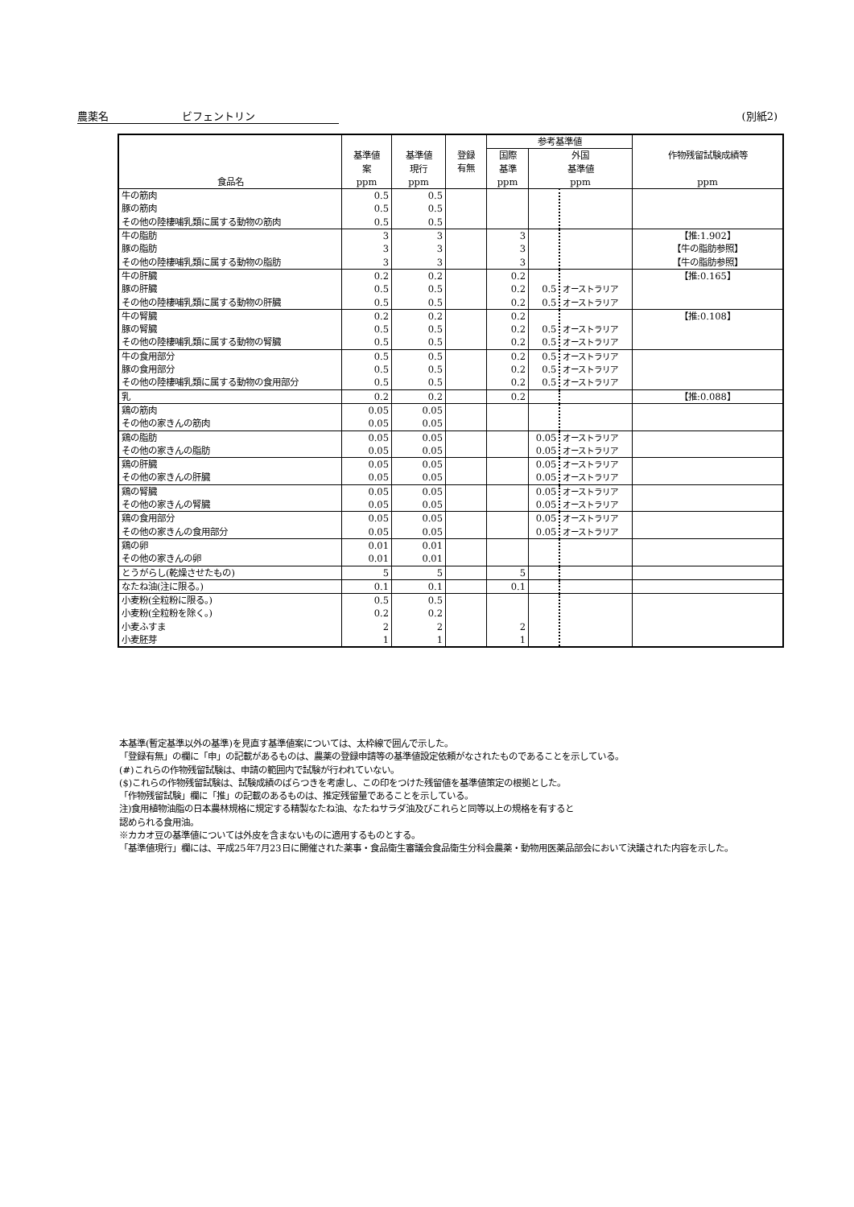農薬名　　　　　　　ビフェントリン (別紙2)
| 食品名 | 基準値 案 ppm | 基準値 現行 ppm | 登録 有無 | 参考基準値 | | | 作物残留試験成績等 ppm |
| --- | --- | --- | --- | --- | --- | --- | --- |
| | | | | 国際 基準 ppm | 外国 基準値 ppm | | |
| 牛の筋肉 豚の筋肉 その他の陸棲哺乳類に属する動物の筋肉 | 0.5 0.5 0.5 | 0.5 0.5 0.5 | | | | | |
| 牛の脂肪 豚の脂肪 その他の陸棲哺乳類に属する動物の脂肪 | 3 3 3 | 3 3 3 | | 3 3 3 | | | 【推:1.902】 【牛の脂肪参照】 【牛の脂肪参照】 |
| 牛の肝臓 豚の肝臓 その他の陸棲哺乳類に属する動物の肝臓 | 0.2 0.5 0.5 | 0.2 0.5 0.5 | | 0.2 0.2 0.2 | 0.5 0.5 | オーストラリア オーストラリア | 【推:0.165】 |
| 牛の腎臓 豚の腎臓 その他の陸棲哺乳類に属する動物の腎臓 | 0.2 0.5 0.5 | 0.2 0.5 0.5 | | 0.2 0.2 0.2 | 0.5 0.5 | オーストラリア オーストラリア | 【推:0.108】 |
| 牛の食用部分 豚の食用部分 その他の陸棲哺乳類に属する動物の食用部分 | 0.5 0.5 0.5 | 0.5 0.5 0.5 | | 0.2 0.2 0.2 | 0.5 0.5 0.5 | オーストラリア オーストラリア オーストラリア | |
| 乳 | 0.2 | 0.2 | | 0.2 | | | 【推:0.088】 |
| 鶏の筋肉 その他の家きんの筋肉 | 0.05 0.05 | 0.05 0.05 | | | | | |
| 鶏の脂肪 その他の家きんの脂肪 | 0.05 0.05 | 0.05 0.05 | | | 0.05 0.05 | オーストラリア オーストラリア | |
| 鶏の肝臓 その他の家きんの肝臓 | 0.05 0.05 | 0.05 0.05 | | | 0.05 0.05 | オーストラリア オーストラリア | |
| 鶏の腎臓 その他の家きんの腎臓 | 0.05 0.05 | 0.05 0.05 | | | 0.05 0.05 | オーストラリア オーストラリア | |
| 鶏の食用部分 その他の家きんの食用部分 | 0.05 0.05 | 0.05 0.05 | | | 0.05 0.05 | オーストラリア オーストラリア | |
| 鶏の卵 その他の家きんの卵 | 0.01 0.01 | 0.01 0.01 | | | | | |
| とうがらし(乾燥させたもの) | 5 | 5 | | 5 | | | |
| なたね油(注に限る。) | 0.1 | 0.1 | | 0.1 | | | |
| 小麦粉(全粒粉に限る。) 小麦粉(全粒粉を除く。) 小麦ふすま 小麦胚芽 | 0.5 0.2 2 1 | 0.5 0.2 2 1 | | 2 1 | | | |
本基準(暫定基準以外の基準)を見直す基準値案については、太枠線で囲んで示した。
「登録有無」の欄に「申」の記載があるものは、農薬の登録申請等の基準値設定依頼がなされたものであることを示している。
(#)これらの作物残留試験は、申請の範囲内で試験が行われていない。
($)これらの作物残留試験は、試験成績のばらつきを考慮し、この印をつけた残留値を基準値策定の根拠とした。
「作物残留試験」欄に「推」の記載のあるものは、推定残留量であることを示している。
注)食用植物油脂の日本農林規格に規定する精製なたね油、なたねサラダ油及びこれらと同等以上の規格を有すると
認められる食用油。
※カカオ豆の基準値については外皮を含まないものに適用するものとする。
「基準値現行」欄には、平成25年7月23日に開催された薬事・食品衛生審議会食品衛生分科会農薬・動物用医薬品部会において決議された内容を示した。